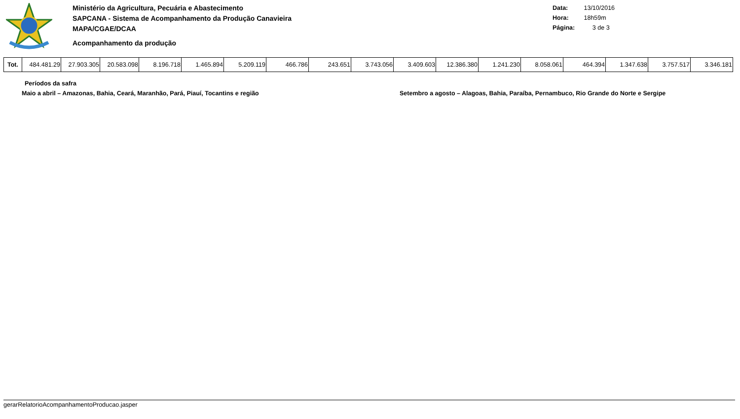Ministério da Agricultura, Pecuária e Abastecimento
SAPCANA - Sistema de Acompanhamento da Produção Canavieira
MAPA/CGAE/DCAA
Acompanhamento da produção
Data: 13/10/2016
Hora: 18h59m
Página: 3 de 3
| Tot. | 484.481.29 | 27.903.305 | 20.583.098 | 8.196.718 | 1.465.894 | 5.209.119 | 466.786 | 243.651 | 3.743.056 | 3.409.603 | 12.386.380 | 1.241.230 | 8.058.061 | 464.394 | 1.347.638 | 3.757.517 | 3.346.181 |
Períodos da safra
Maio a abril – Amazonas, Bahia, Ceará, Maranhão, Pará, Piauí, Tocantins e região Setembro a agosto – Alagoas, Bahia, Paraíba, Pernambuco, Rio Grande do Norte e Sergipe
gerarRelatorioAcompanhamentoProducao.jasper